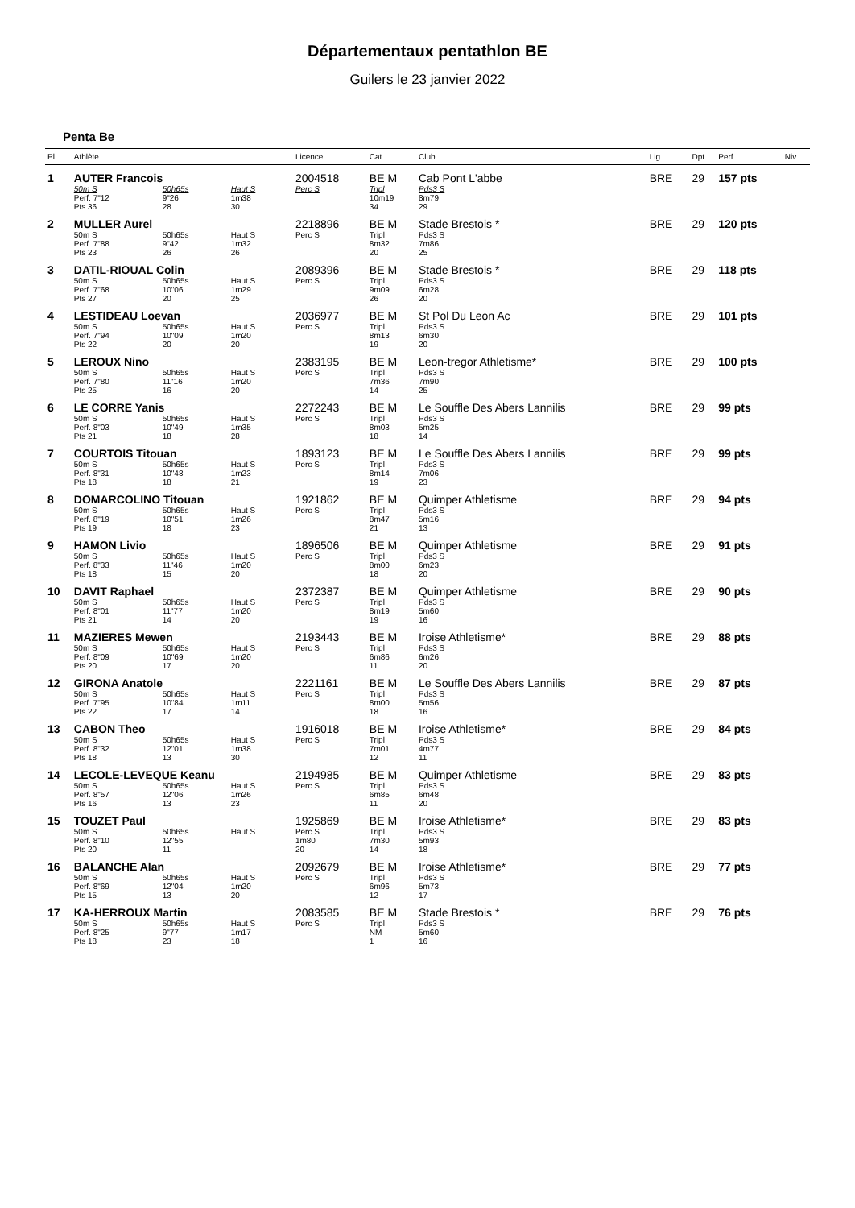Départementaux pentathlon BE
Guilers le 23 janvier 2022
Penta Be
| Pl. | Athlète | | | Licence | Cat. | Club | Lig. | Dpt | Perf. | Niv. |
| --- | --- | --- | --- | --- | --- | --- | --- | --- | --- | --- |
| 1 | AUTER Francois | | | 2004518 | BE M | Cab Pont L'abbe | BRE | 29 | 157 pts | |
| | 50m S Perf. 7"12 Pts 36 | 50h65s 9"26 28 | Haut S 1m38 30 | Perc S | Tripl 10m19 34 | Pds3 S 8m79 29 | | | | |
| 2 | MULLER Aurel | | | 2218896 | BE M | Stade Brestois * | BRE | 29 | 120 pts | |
| | 50m S Perf. 7"88 Pts 23 | 50h65s 9"42 26 | Haut S 1m32 26 | Perc S | Tripl 8m32 20 | Pds3 S 7m86 25 | | | | |
| 3 | DATIL-RIOUAL Colin | | | 2089396 | BE M | Stade Brestois * | BRE | 29 | 118 pts | |
| | 50m S Perf. 7"68 Pts 27 | 50h65s 10"06 20 | Haut S 1m29 25 | Perc S | Tripl 9m09 26 | Pds3 S 6m28 20 | | | | |
| 4 | LESTIDEAU Loevan | | | 2036977 | BE M | St Pol Du Leon Ac | BRE | 29 | 101 pts | |
| | 50m S Perf. 7"94 Pts 22 | 50h65s 10"09 20 | Haut S 1m20 20 | Perc S | Tripl 8m13 19 | Pds3 S 6m30 20 | | | | |
| 5 | LEROUX Nino | | | 2383195 | BE M | Leon-tregor Athletisme* | BRE | 29 | 100 pts | |
| | 50m S Perf. 7"80 Pts 25 | 50h65s 11"16 16 | Haut S 1m20 20 | Perc S | Tripl 7m36 14 | Pds3 S 7m90 25 | | | | |
| 6 | LE CORRE Yanis | | | 2272243 | BE M | Le Souffle Des Abers Lannilis | BRE | 29 | 99 pts | |
| | 50m S Perf. 8"03 Pts 21 | 50h65s 10"49 18 | Haut S 1m35 28 | Perc S | Tripl 8m03 18 | Pds3 S 5m25 14 | | | | |
| 7 | COURTOIS Titouan | | | 1893123 | BE M | Le Souffle Des Abers Lannilis | BRE | 29 | 99 pts | |
| | 50m S Perf. 8"31 Pts 18 | 50h65s 10"48 18 | Haut S 1m23 21 | Perc S | Tripl 8m14 19 | Pds3 S 7m06 23 | | | | |
| 8 | DOMARCOLINO Titouan | | | 1921862 | BE M | Quimper Athletisme | BRE | 29 | 94 pts | |
| | 50m S Perf. 8"19 Pts 19 | 50h65s 10"51 18 | Haut S 1m26 23 | Perc S | Tripl 8m47 21 | Pds3 S 5m16 13 | | | | |
| 9 | HAMON Livio | | | 1896506 | BE M | Quimper Athletisme | BRE | 29 | 91 pts | |
| | 50m S Perf. 8"33 Pts 18 | 50h65s 11"46 15 | Haut S 1m20 20 | Perc S | Tripl 8m00 18 | Pds3 S 6m23 20 | | | | |
| 10 | DAVIT Raphael | | | 2372387 | BE M | Quimper Athletisme | BRE | 29 | 90 pts | |
| | 50m S Perf. 8"01 Pts 21 | 50h65s 11"77 14 | Haut S 1m20 20 | Perc S | Tripl 8m19 19 | Pds3 S 5m60 16 | | | | |
| 11 | MAZIERES Mewen | | | 2193443 | BE M | Iroise Athletisme* | BRE | 29 | 88 pts | |
| | 50m S Perf. 8"09 Pts 20 | 50h65s 10"69 17 | Haut S 1m20 20 | Perc S | Tripl 6m86 11 | Pds3 S 6m26 20 | | | | |
| 12 | GIRONA Anatole | | | 2221161 | BE M | Le Souffle Des Abers Lannilis | BRE | 29 | 87 pts | |
| | 50m S Perf. 7"95 Pts 22 | 50h65s 10"84 17 | Haut S 1m11 14 | Perc S | Tripl 8m00 18 | Pds3 S 5m56 16 | | | | |
| 13 | CABON Theo | | | 1916018 | BE M | Iroise Athletisme* | BRE | 29 | 84 pts | |
| | 50m S Perf. 8"32 Pts 18 | 50h65s 12"01 13 | Haut S 1m38 30 | Perc S | Tripl 7m01 12 | Pds3 S 4m77 11 | | | | |
| 14 | LECOLE-LEVEQUE Keanu | | | 2194985 | BE M | Quimper Athletisme | BRE | 29 | 83 pts | |
| | 50m S Perf. 8"57 Pts 16 | 50h65s 12"06 13 | Haut S 1m26 23 | Perc S | Tripl 6m85 11 | Pds3 S 6m48 20 | | | | |
| 15 | TOUZET Paul | | | 1925869 | BE M | Iroise Athletisme* | BRE | 29 | 83 pts | |
| | 50m S Perf. 8"10 Pts 20 | 50h65s 12"55 11 | Haut S | Perc S 1m80 20 | Tripl 7m30 14 | Pds3 S 5m93 18 | | | | |
| 16 | BALANCHE Alan | | | 2092679 | BE M | Iroise Athletisme* | BRE | 29 | 77 pts | |
| | 50m S Perf. 8"69 Pts 15 | 50h65s 12"04 13 | Haut S 1m20 20 | Perc S | Tripl 6m96 12 | Pds3 S 5m73 17 | | | | |
| 17 | KA-HERROUX Martin | | | 2083585 | BE M | Stade Brestois * | BRE | 29 | 76 pts | |
| | 50m S Perf. 8"25 Pts 18 | 50h65s 9"77 23 | Haut S 1m17 18 | Perc S | Tripl NM 1 | Pds3 S 5m60 16 | | | | |